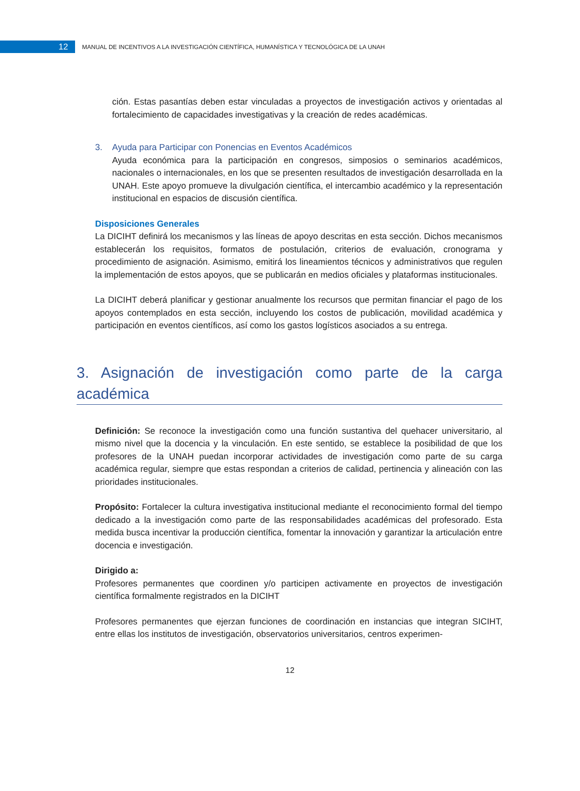12
MANUAL DE INCENTIVOS A LA INVESTIGACIÓN CIENTÍFICA, HUMANÍSTICA Y TECNOLÓGICA DE LA UNAH
ción. Estas pasantías deben estar vinculadas a proyectos de investigación activos y orientadas al fortalecimiento de capacidades investigativas y la creación de redes académicas.
3. Ayuda para Participar con Ponencias en Eventos Académicos
Ayuda económica para la participación en congresos, simposios o seminarios académicos, nacionales o internacionales, en los que se presenten resultados de investigación desarrollada en la UNAH. Este apoyo promueve la divulgación científica, el intercambio académico y la representación institucional en espacios de discusión científica.
Disposiciones Generales
La DICIHT definirá los mecanismos y las líneas de apoyo descritas en esta sección. Dichos mecanismos establecerán los requisitos, formatos de postulación, criterios de evaluación, cronograma y procedimiento de asignación. Asimismo, emitirá los lineamientos técnicos y administrativos que regulen la implementación de estos apoyos, que se publicarán en medios oficiales y plataformas institucionales.
La DICIHT deberá planificar y gestionar anualmente los recursos que permitan financiar el pago de los apoyos contemplados en esta sección, incluyendo los costos de publicación, movilidad académica y participación en eventos científicos, así como los gastos logísticos asociados a su entrega.
3. Asignación de investigación como parte de la carga académica
Definición: Se reconoce la investigación como una función sustantiva del quehacer universitario, al mismo nivel que la docencia y la vinculación. En este sentido, se establece la posibilidad de que los profesores de la UNAH puedan incorporar actividades de investigación como parte de su carga académica regular, siempre que estas respondan a criterios de calidad, pertinencia y alineación con las prioridades institucionales.
Propósito: Fortalecer la cultura investigativa institucional mediante el reconocimiento formal del tiempo dedicado a la investigación como parte de las responsabilidades académicas del profesorado. Esta medida busca incentivar la producción científica, fomentar la innovación y garantizar la articulación entre docencia e investigación.
Dirigido a:
Profesores permanentes que coordinen y/o participen activamente en proyectos de investigación científica formalmente registrados en la DICIHT
Profesores permanentes que ejerzan funciones de coordinación en instancias que integran SICIHT, entre ellas los institutos de investigación, observatorios universitarios, centros experimen-
12